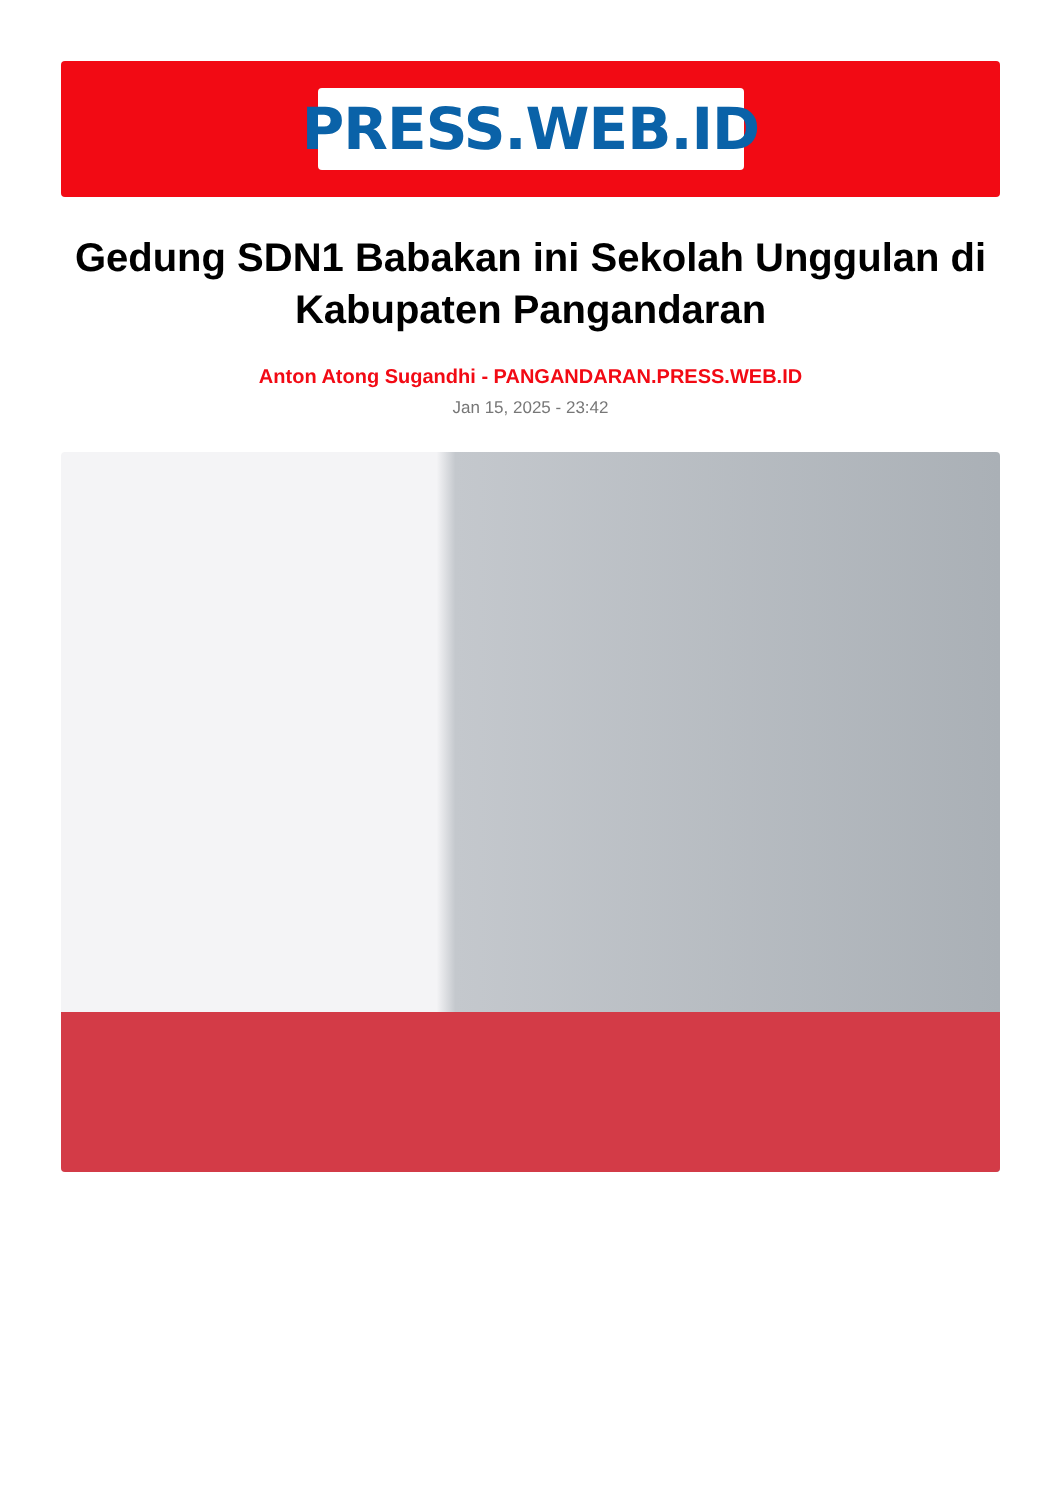PRESS.WEB.ID
Gedung SDN1 Babakan ini Sekolah Unggulan di Kabupaten Pangandaran
Anton Atong Sugandhi - PANGANDARAN.PRESS.WEB.ID
Jan 15, 2025 - 23:42